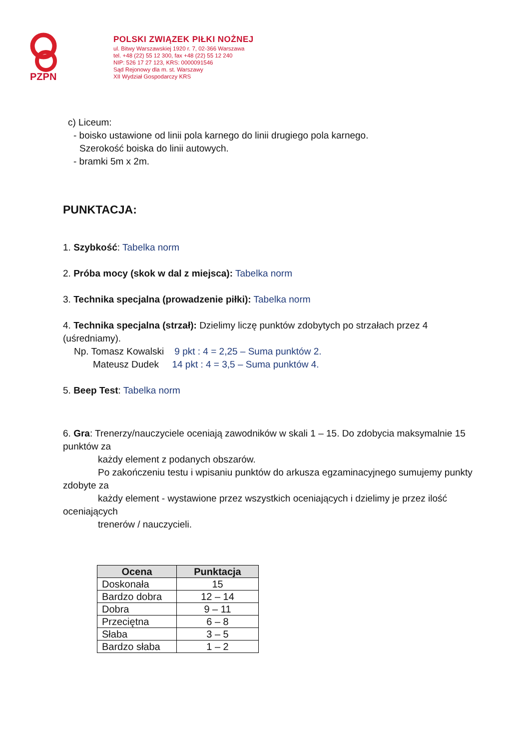PZPN
POLSKI ZWIĄZEK PIŁKI NOŻNEJ
ul. Bitwy Warszawskiej 1920 r. 7, 02-366 Warszawa
tel. +48 (22) 55 12 300, fax +48 (22) 55 12 240
NIP: 526 17 27 123, KRS: 0000091546
Sąd Rejonowy dla m. st. Warszawy
XII Wydział Gospodarczy KRS
c) Liceum:
- boisko ustawione od linii pola karnego do linii drugiego pola karnego.
Szerokość boiska do linii autowych.
- bramki 5m x 2m.
PUNKTACJA:
1. Szybkość: Tabelka norm
2. Próba mocy (skok w dal z miejsca): Tabelka norm
3. Technika specjalna (prowadzenie piłki): Tabelka norm
4. Technika specjalna (strzał): Dzielimy liczę punktów zdobytych po strzałach przez 4 (uśredniamy).
Np. Tomasz Kowalski 9 pkt : 4 = 2,25 – Suma punktów 2.
Mateusz Dudek 14 pkt : 4 = 3,5 – Suma punktów 4.
5. Beep Test: Tabelka norm
6. Gra: Trenerzy/nauczyciele oceniają zawodników w skali 1 – 15. Do zdobycia maksymalnie 15 punktów za
każdy element z podanych obszarów.
Po zakończeniu testu i wpisaniu punktów do arkusza egzaminacyjnego sumujemy punkty zdobyte za
każdy element - wystawione przez wszystkich oceniających i dzielimy je przez ilość oceniających
trenerów / nauczycieli.
| Ocena | Punktacja |
| --- | --- |
| Doskonała | 15 |
| Bardzo dobra | 12 – 14 |
| Dobra | 9 – 11 |
| Przeciętna | 6 – 8 |
| Słaba | 3 – 5 |
| Bardzo słaba | 1 – 2 |